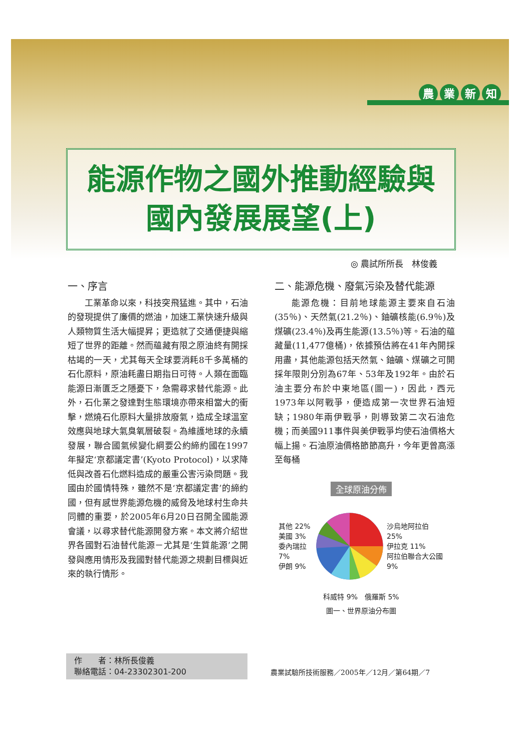農業新知
能源作物之國外推動經驗與
國內發展展望(上)
◎ 農試所所長　林俊義
一、序言
工業革命以來，科技突飛猛進。其中，石油的發現提供了廉價的燃油，加速工業快速升級與人類物質生活大幅提昇；更造就了交通便捷與縮短了世界的距離。然而蘊藏有限之原油終有開採枯竭的一天，尤其每天全球要消耗8千多萬桶的石化原料，原油耗盡日期指日可待。人類在面臨能源日漸匱乏之隱憂下，急需尋求替代能源。此外，石化業之發達對生態環境亦帶來相當大的衝擊，燃燒石化原料大量排放廢氣，造成全球溫室效應與地球大氣臭氧層破裂。為維護地球的永續發展，聯合國氣候變化綱要公約締約國在1997年擬定‘京都議定書’(Kyoto Protocol)，以求降低與改善石化燃料造成的嚴重公害污染問題。我國由於國情特殊，雖然不是‘京都議定書’的締約國，但有感世界能源危機的威脅及地球村生命共同體的重要，於2005年6月20日召開全國能源會議，以尋求替代能源開發方案。本文將介紹世界各國對石油替代能源－尤其是‘生質能源’之開發與應用情形及我國對替代能源之規劃目標與近來的執行情形。
二、能源危機、廢氣污染及替代能源
能源危機：目前地球能源主要來自石油(35％)、天然氣(21.2％)、鈾礦核能(6.9％)及煤礦(23.4％)及再生能源(13.5％)等。石油的蘊藏量(11,477億桶)，依據預估將在41年內開採用盡，其他能源包括天然氣、鈾礦、煤礦之可開採年限則分別為67年、53年及192年。由於石油主要分布於中東地區(圖一)，因此，西元1973年以阿戰爭，便造成第一次世界石油短缺；1980年兩伊戰爭，則導致第二次石油危機；而美國911事件與美伊戰爭均使石油價格大幅上揚。石油原油價格節節高升，今年更曾高漲至每桶
全球原油分佈
其他 22%
美國 3%
委內瑞拉 7%
伊朗 9%
沙烏地阿拉伯 25%
伊拉克 11%
阿拉伯聯合大公國 9%
科威特 9%　俄羅斯 5%
圖一、世界原油分布圖
作　　者：林所長俊義
聯絡電話：04-23302301-200
農業試驗所技術服務／2005年／12月／第64期／7